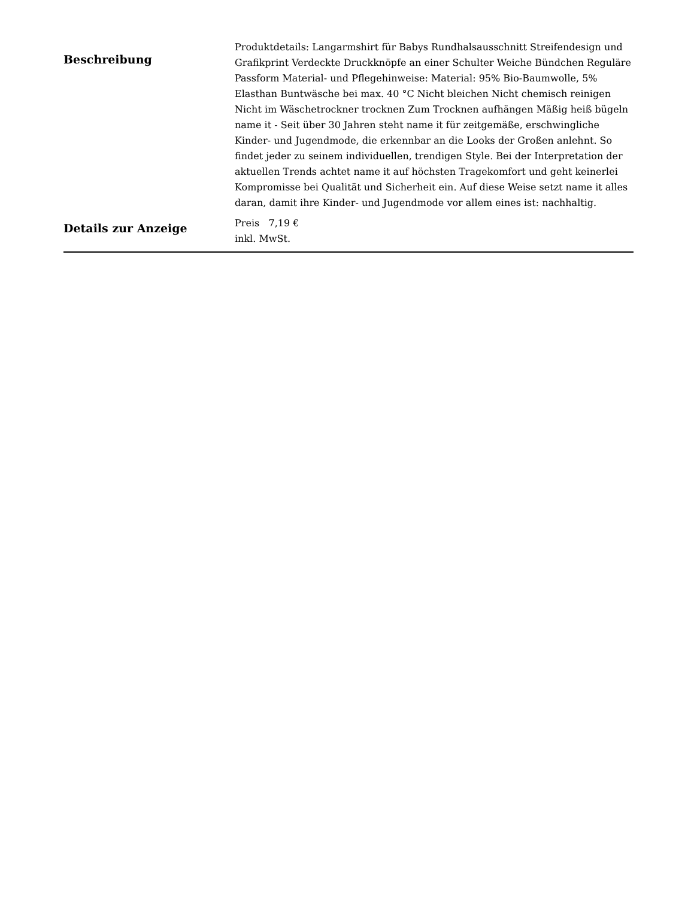| Beschreibung | Produktdetails: Langarmshirt für Babys Rundhalsausschnitt Streifendesign und Grafikprint Verdeckte Druckknöpfe an einer Schulter Weiche Bündchen Reguläre Passform Material- und Pflegehinweise: Material: 95% Bio-Baumwolle, 5% Elasthan Buntwäsche bei max. 40 °C Nicht bleichen Nicht chemisch reinigen Nicht im Wäschetrockner trocknen Zum Trocknen aufhängen Mäßig heiß bügeln name it - Seit über 30 Jahren steht name it für zeitgemäße, erschwingliche Kinder- und Jugendmode, die erkennbar an die Looks der Großen anlehnt. So findet jeder zu seinem individuellen, trendigen Style. Bei der Interpretation der aktuellen Trends achtet name it auf höchsten Tragekomfort und geht keinerlei Kompromisse bei Qualität und Sicherheit ein. Auf diese Weise setzt name it alles daran, damit ihre Kinder- und Jugendmode vor allem eines ist: nachhaltig. |
| Details zur Anzeige | Preis 7,19 € inkl. MwSt. |